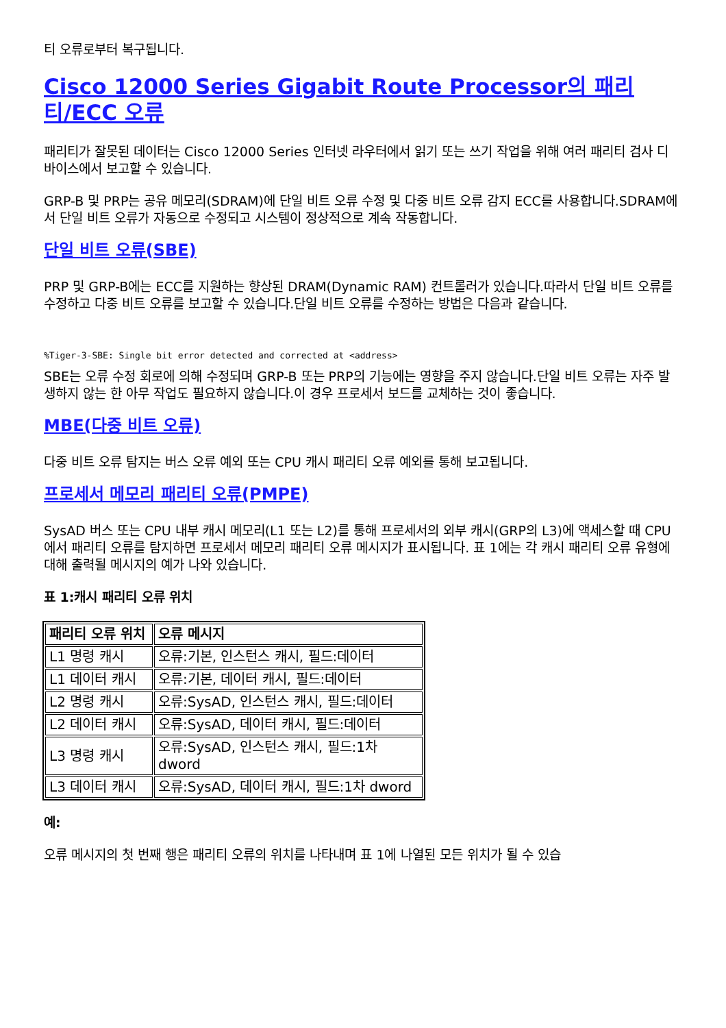티 오류로부터 복구됩니다.
Cisco 12000 Series Gigabit Route Processor의 패리티/ECC 오류
패리티가 잘못된 데이터는 Cisco 12000 Series 인터넷 라우터에서 읽기 또는 쓰기 작업을 위해 여러 패리티 검사 디바이스에서 보고할 수 있습니다.
GRP-B 및 PRP는 공유 메모리(SDRAM)에 단일 비트 오류 수정 및 다중 비트 오류 감지 ECC를 사용합니다.SDRAM에서 단일 비트 오류가 자동으로 수정되고 시스템이 정상적으로 계속 작동합니다.
단일 비트 오류(SBE)
PRP 및 GRP-B에는 ECC를 지원하는 향상된 DRAM(Dynamic RAM) 컨트롤러가 있습니다.따라서 단일 비트 오류를 수정하고 다중 비트 오류를 보고할 수 있습니다.단일 비트 오류를 수정하는 방법은 다음과 같습니다.
%Tiger-3-SBE: Single bit error detected and corrected at <address>
SBE는 오류 수정 회로에 의해 수정되며 GRP-B 또는 PRP의 기능에는 영향을 주지 않습니다.단일 비트 오류는 자주 발생하지 않는 한 아무 작업도 필요하지 않습니다.이 경우 프로세서 보드를 교체하는 것이 좋습니다.
MBE(다중 비트 오류)
다중 비트 오류 탐지는 버스 오류 예외 또는 CPU 캐시 패리티 오류 예외를 통해 보고됩니다.
프로세서 메모리 패리티 오류(PMPE)
SysAD 버스 또는 CPU 내부 캐시 메모리(L1 또는 L2)를 통해 프로세서의 외부 캐시(GRP의 L3)에 액세스할 때 CPU에서 패리티 오류를 탐지하면 프로세서 메모리 패리티 오류 메시지가 표시됩니다. 표 1에는 각 캐시 패리티 오류 유형에 대해 출력될 메시지의 예가 나와 있습니다.
표 1:캐시 패리티 오류 위치
| 패리티 오류 위치 | 오류 메시지 |
| --- | --- |
| L1 명령 캐시 | 오류:기본, 인스턴스 캐시, 필드:데이터 |
| L1 데이터 캐시 | 오류:기본, 데이터 캐시, 필드:데이터 |
| L2 명령 캐시 | 오류:SysAD, 인스턴스 캐시, 필드:데이터 |
| L2 데이터 캐시 | 오류:SysAD, 데이터 캐시, 필드:데이터 |
| L3 명령 캐시 | 오류:SysAD, 인스턴스 캐시, 필드:1차 dword |
| L3 데이터 캐시 | 오류:SysAD, 데이터 캐시, 필드:1차 dword |
예:
오류 메시지의 첫 번째 행은 패리티 오류의 위치를 나타내며 표 1에 나열된 모든 위치가 될 수 있습